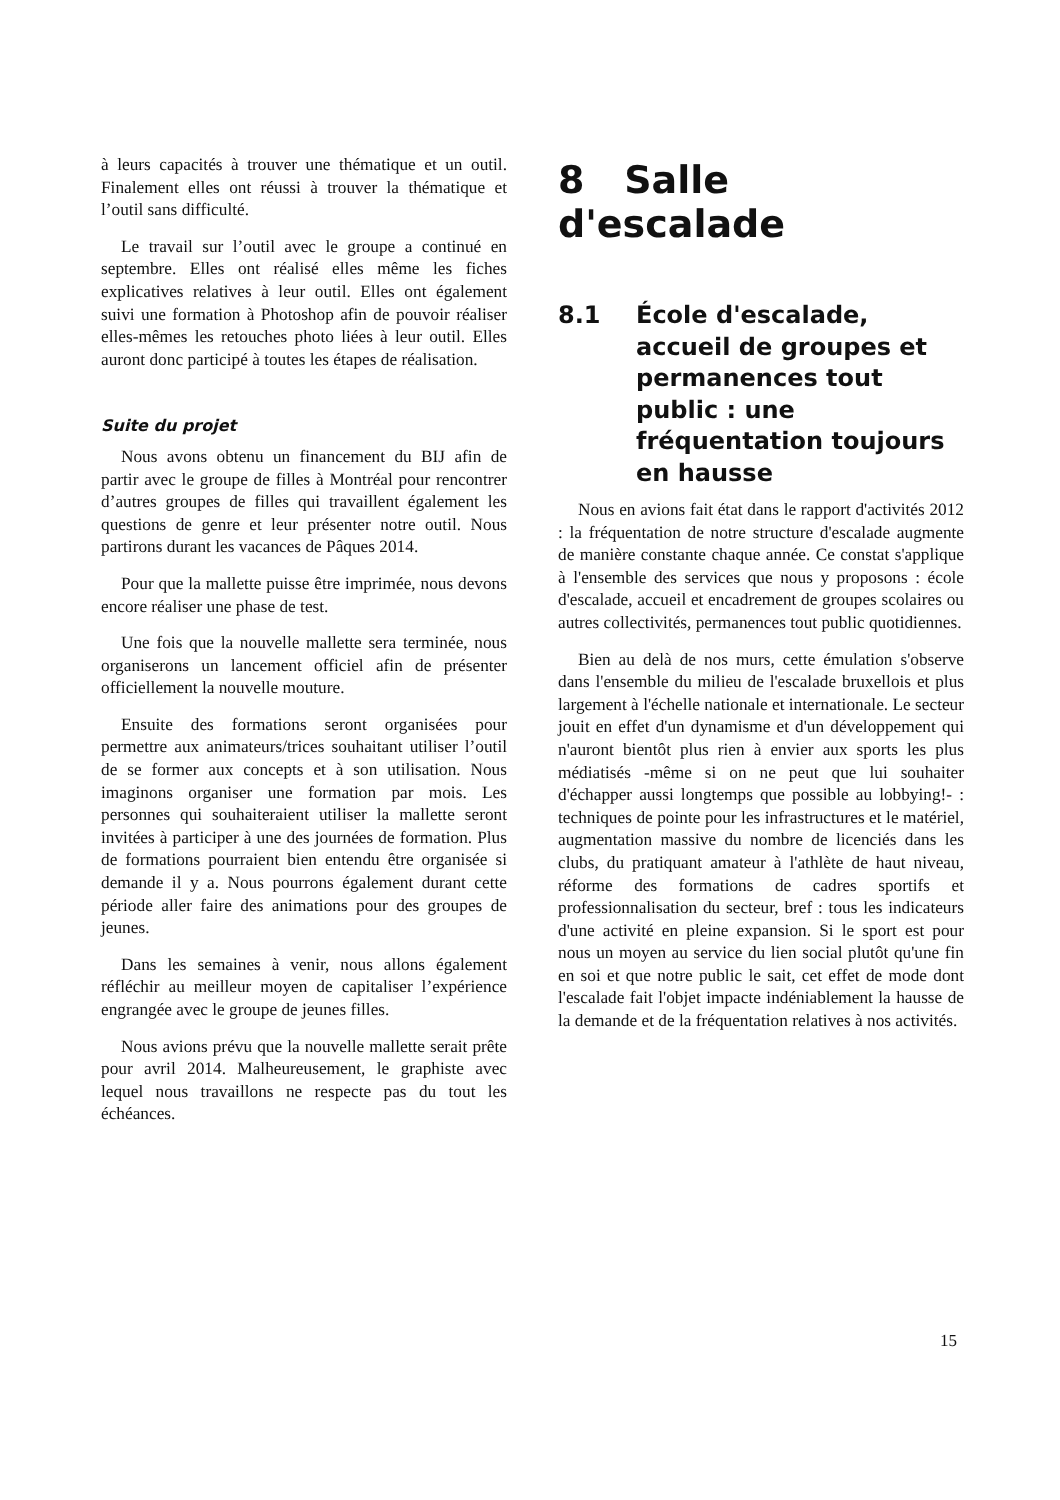à leurs capacités à trouver une thématique et un outil. Finalement elles ont réussi à trouver la thématique et l’outil sans difficulté.
Le travail sur l’outil avec le groupe a continué en septembre. Elles ont réalisé elles même les fiches explicatives relatives à leur outil. Elles ont également suivi une formation à Photoshop afin de pouvoir réaliser elles-mêmes les retouches photo liées à leur outil. Elles auront donc participé à toutes les étapes de réalisation.
Suite du projet
Nous avons obtenu un financement du BIJ afin de partir avec le groupe de filles à Montréal pour rencontrer d’autres groupes de filles qui travaillent également les questions de genre et leur présenter notre outil. Nous partirons durant les vacances de Pâques 2014.
Pour que la mallette puisse être imprimée, nous devons encore réaliser une phase de test.
Une fois que la nouvelle mallette sera terminée, nous organiserons un lancement officiel afin de présenter officiellement la nouvelle mouture.
Ensuite des formations seront organisées pour permettre aux animateurs/trices souhaitant utiliser l’outil de se former aux concepts et à son utilisation. Nous imaginons organiser une formation par mois. Les personnes qui souhaiteraient utiliser la mallette seront invitées à participer à une des journées de formation. Plus de formations pourraient bien entendu être organisée si demande il y a. Nous pourrons également durant cette période aller faire des animations pour des groupes de jeunes.
Dans les semaines à venir, nous allons également réfléchir au meilleur moyen de capitaliser l’expérience engrangée avec le groupe de jeunes filles.
Nous avions prévu que la nouvelle mallette serait prête pour avril 2014. Malheureusement, le graphiste avec lequel nous travaillons ne respecte pas du tout les échéances.
8 Salle d'escalade
8.1 École d'escalade, accueil de groupes et permanences tout public : une fréquentation toujours en hausse
Nous en avions fait état dans le rapport d'activités 2012 : la fréquentation de notre structure d'escalade augmente de manière constante chaque année. Ce constat s'applique à l'ensemble des services que nous y proposons : école d'escalade, accueil et encadrement de groupes scolaires ou autres collectivités, permanences tout public quotidiennes.
Bien au delà de nos murs, cette émulation s'observe dans l'ensemble du milieu de l'escalade bruxellois et plus largement à l'échelle nationale et internationale. Le secteur jouit en effet d'un dynamisme et d'un développement qui n'auront bientôt plus rien à envier aux sports les plus médiatisés -même si on ne peut que lui souhaiter d'échapper aussi longtemps que possible au lobbying!- : techniques de pointe pour les infrastructures et le matériel, augmentation massive du nombre de licenciés dans les clubs, du pratiquant amateur à l'athlète de haut niveau, réforme des formations de cadres sportifs et professionnalisation du secteur, bref : tous les indicateurs d'une activité en pleine expansion. Si le sport est pour nous un moyen au service du lien social plutôt qu'une fin en soi et que notre public le sait, cet effet de mode dont l'escalade fait l'objet impacte indéniablement la hausse de la demande et de la fréquentation relatives à nos activités.
15